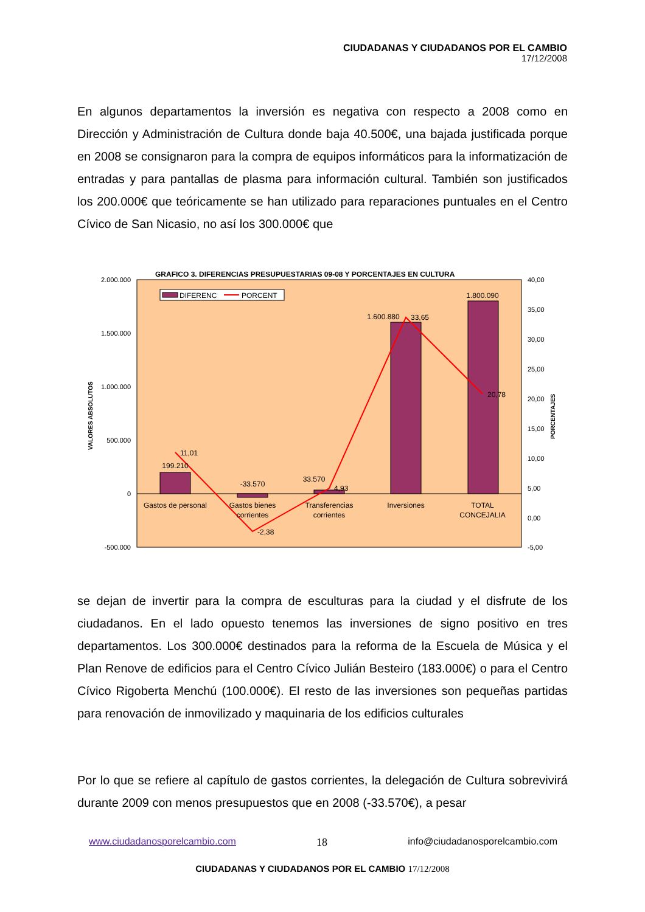CIUDADANAS Y CIUDADANOS POR EL CAMBIO
17/12/2008
En algunos departamentos la inversión es negativa con respecto a 2008 como en Dirección y Administración de Cultura donde baja 40.500€, una bajada justificada porque en 2008 se consignaron para la compra de equipos informáticos para la informatización de entradas y para pantallas de plasma para información cultural. También son justificados los 200.000€ que teóricamente se han utilizado para reparaciones puntuales en el Centro Cívico de San Nicasio, no así los 300.000€ que
GRAFICO 3. DIFERENCIAS PRESUPUESTARIAS 09-08 Y PORCENTAJES EN CULTURA
2.000.000
1.500.000
1.000.000
500.000
0
-500.000
40,00
35,00
30,00
25,00
20,00
15,00
10,00
5,00
0,00
-5,00
VALORES ABSOLUTOS
PORCENTAJES
DIFERENC
PORCENT
199.210
-33.570
33.570
1.600.880
1.800.090
Gastos de personal
Gastos bienes
corrientes
Transferencias
corrientes
Inversiones
TOTAL
CONCEJALIA
11,01
-2,38
4,93
33,65
20,78
se dejan de invertir para la compra de esculturas para la ciudad y el disfrute de los ciudadanos. En el lado opuesto tenemos las inversiones de signo positivo en tres departamentos. Los 300.000€ destinados para la reforma de la Escuela de Música y el Plan Renove de edificios para el Centro Cívico Julián Besteiro (183.000€) o para el Centro Cívico Rigoberta Menchú (100.000€). El resto de las inversiones son pequeñas partidas para renovación de inmovilizado y maquinaria de los edificios culturales
Por lo que se refiere al capítulo de gastos corrientes, la delegación de Cultura sobrevivirá durante 2009 con menos presupuestos que en 2008 (-33.570€), a pesar
www.ciudadanosporelcambio.com 18 info@ciudadanosporelcambio.com
CIUDADANAS Y CIUDADANOS POR EL CAMBIO 17/12/2008